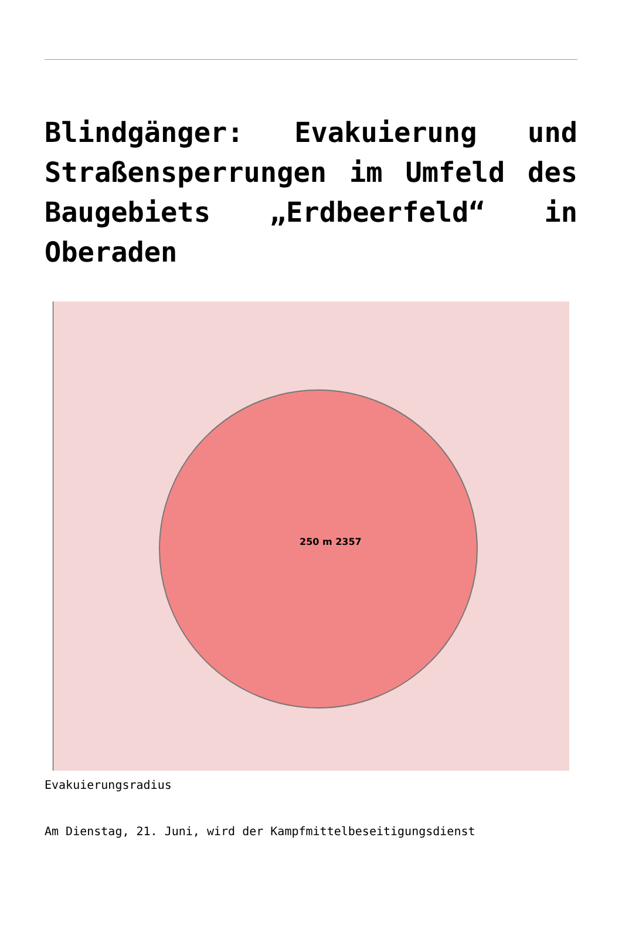Blindgänger: Evakuierung und Straßensperrungen im Umfeld des Baugebiets „Erdbeerfeld“ in Oberaden
250 m 2357
Evakuierungsradius
Am Dienstag, 21. Juni, wird der Kampfmittelbeseitigungsdienst